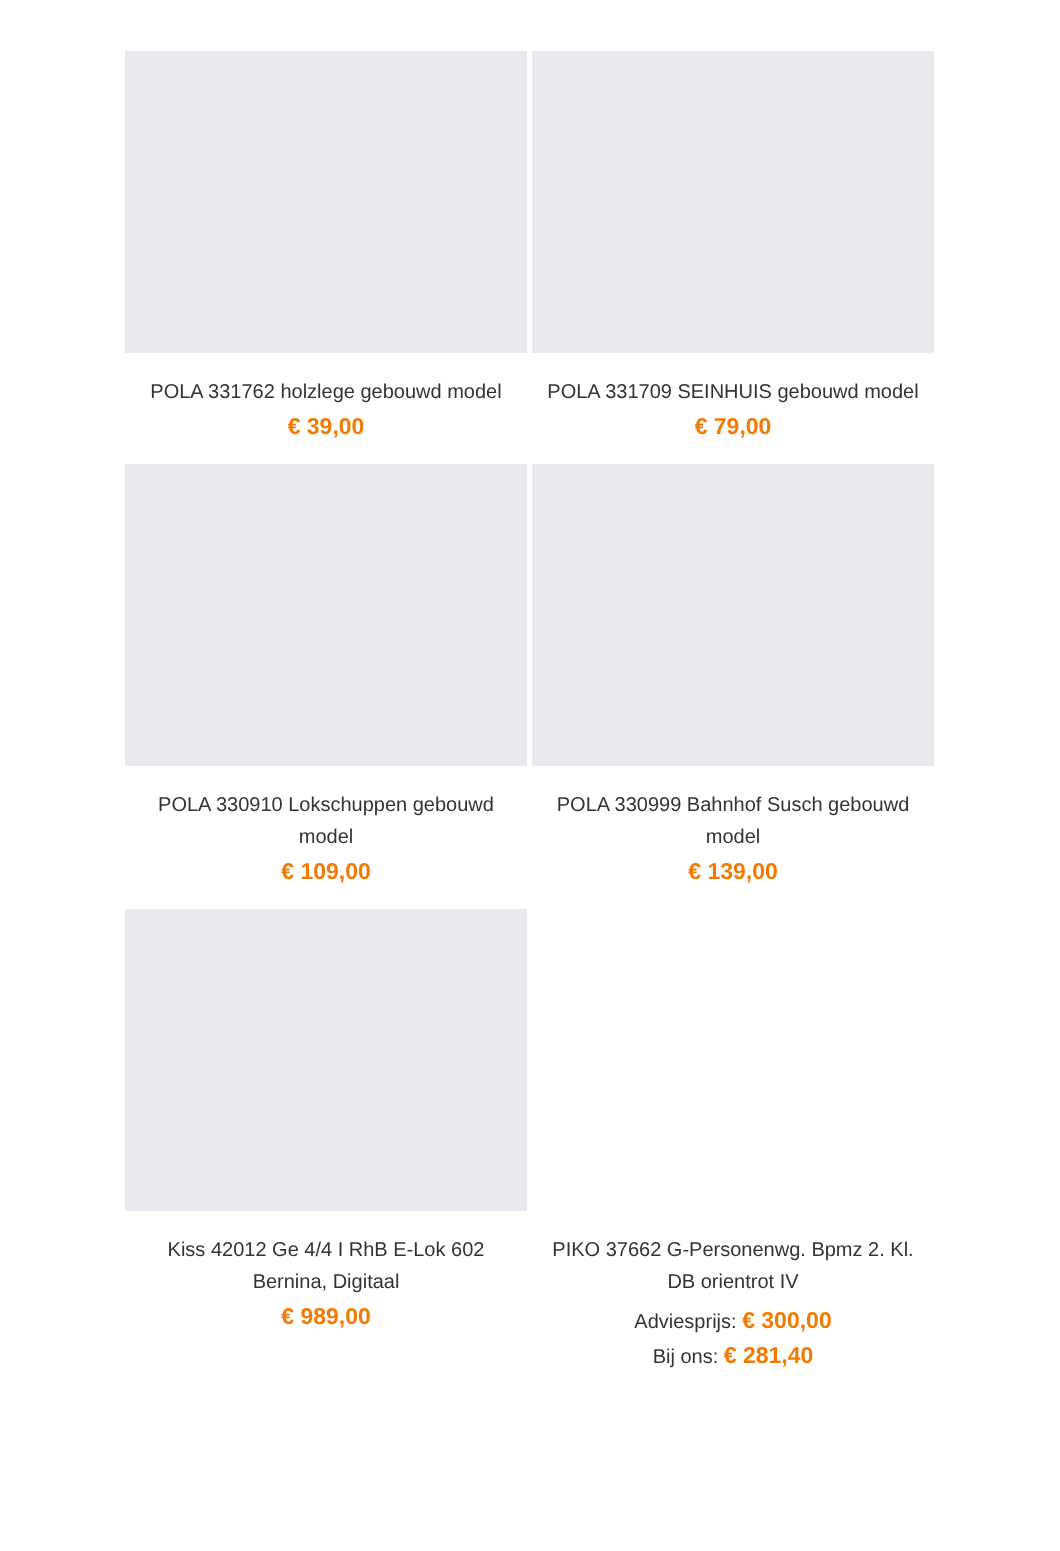POLA 331762 holzlege gebouwd model
€ 39,00
POLA 331709 SEINHUIS gebouwd model
€ 79,00
POLA 330910 Lokschuppen gebouwd model
€ 109,00
POLA 330999 Bahnhof Susch gebouwd model
€ 139,00
Kiss 42012 Ge 4/4 I RhB E-Lok 602 Bernina, Digitaal
€ 989,00
PIKO 37662 G-Personenwg. Bpmz 2. Kl. DB orientrot IV
Adviesprijs: € 300,00
Bij ons: € 281,40